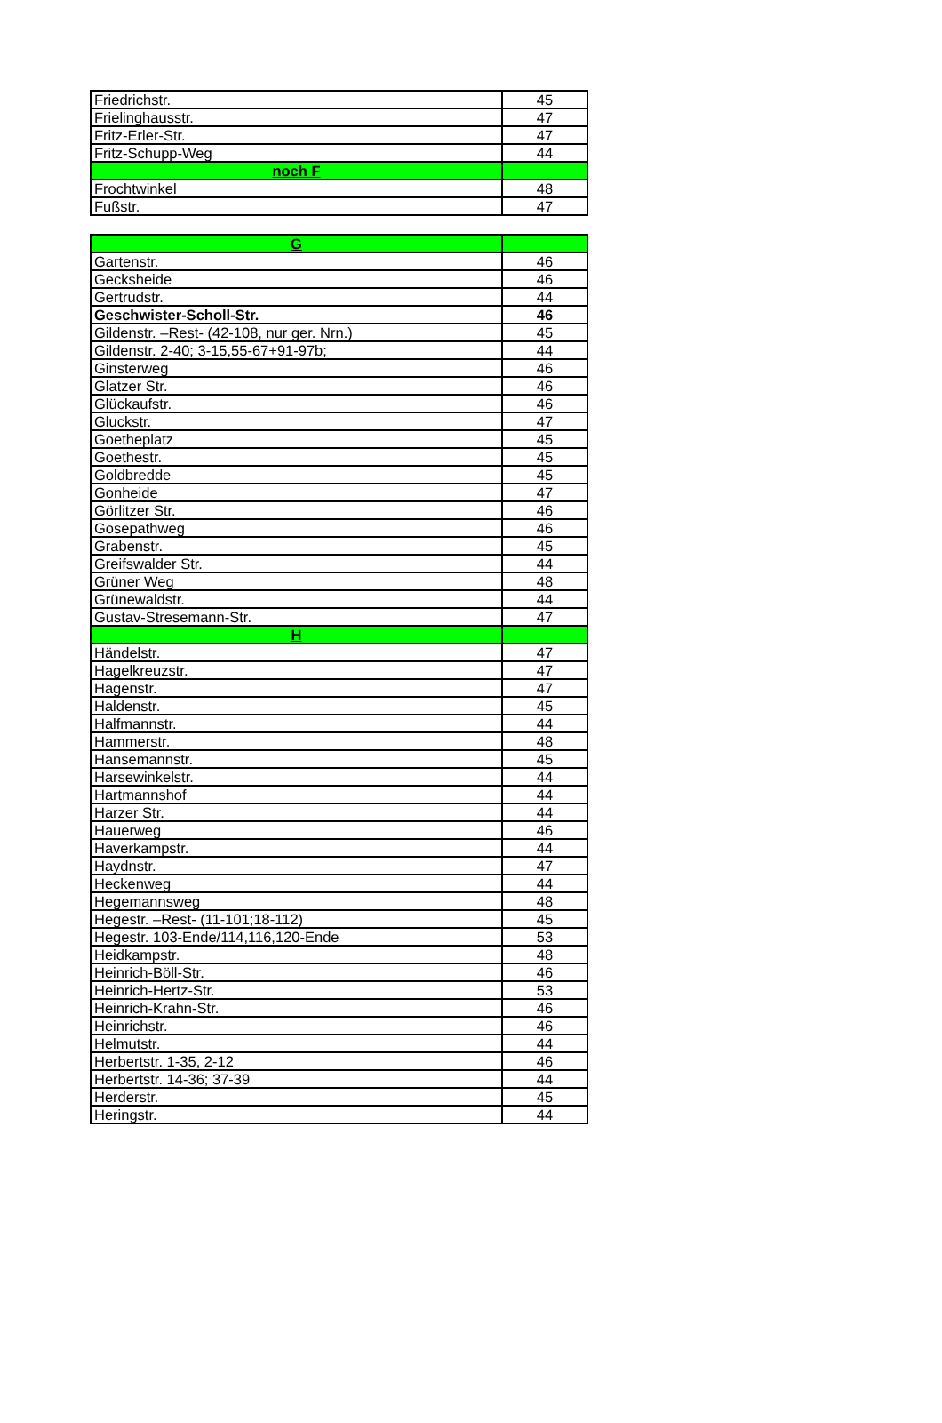| Friedrichstr. | 45 |
| Frielinghausstr. | 47 |
| Fritz-Erler-Str. | 47 |
| Fritz-Schupp-Weg | 44 |
| noch F | |
| Frochtwinkel | 48 |
| Fußstr. | 47 |
| G | |
| Gartenstr. | 46 |
| Gecksheide | 46 |
| Gertrudstr. | 44 |
| Geschwister-Scholl-Str. | 46 |
| Gildenstr. –Rest- (42-108, nur ger. Nrn.) | 45 |
| Gildenstr. 2-40; 3-15,55-67+91-97b; | 44 |
| Ginsterweg | 46 |
| Glatzer Str. | 46 |
| Glückaufstr. | 46 |
| Gluckstr. | 47 |
| Goetheplatz | 45 |
| Goethestr. | 45 |
| Goldbredde | 45 |
| Gonheide | 47 |
| Görlitzer Str. | 46 |
| Gosepathweg | 46 |
| Grabenstr. | 45 |
| Greifswalder Str. | 44 |
| Grüner Weg | 48 |
| Grünewaldstr. | 44 |
| Gustav-Stresemann-Str. | 47 |
| H | |
| Händelstr. | 47 |
| Hagelkreuzstr. | 47 |
| Hagenstr. | 47 |
| Haldenstr. | 45 |
| Halfmannstr. | 44 |
| Hammerstr. | 48 |
| Hansemannstr. | 45 |
| Harsewinkelstr. | 44 |
| Hartmannshof | 44 |
| Harzer Str. | 44 |
| Hauerweg | 46 |
| Haverkampstr. | 44 |
| Haydnstr. | 47 |
| Heckenweg | 44 |
| Hegemannsweg | 48 |
| Hegestr. –Rest- (11-101;18-112) | 45 |
| Hegestr. 103-Ende/114,116,120-Ende | 53 |
| Heidkampstr. | 48 |
| Heinrich-Böll-Str. | 46 |
| Heinrich-Hertz-Str. | 53 |
| Heinrich-Krahn-Str. | 46 |
| Heinrichstr. | 46 |
| Helmutstr. | 44 |
| Herbertstr. 1-35, 2-12 | 46 |
| Herbertstr. 14-36; 37-39 | 44 |
| Herderstr. | 45 |
| Heringstr. | 44 |